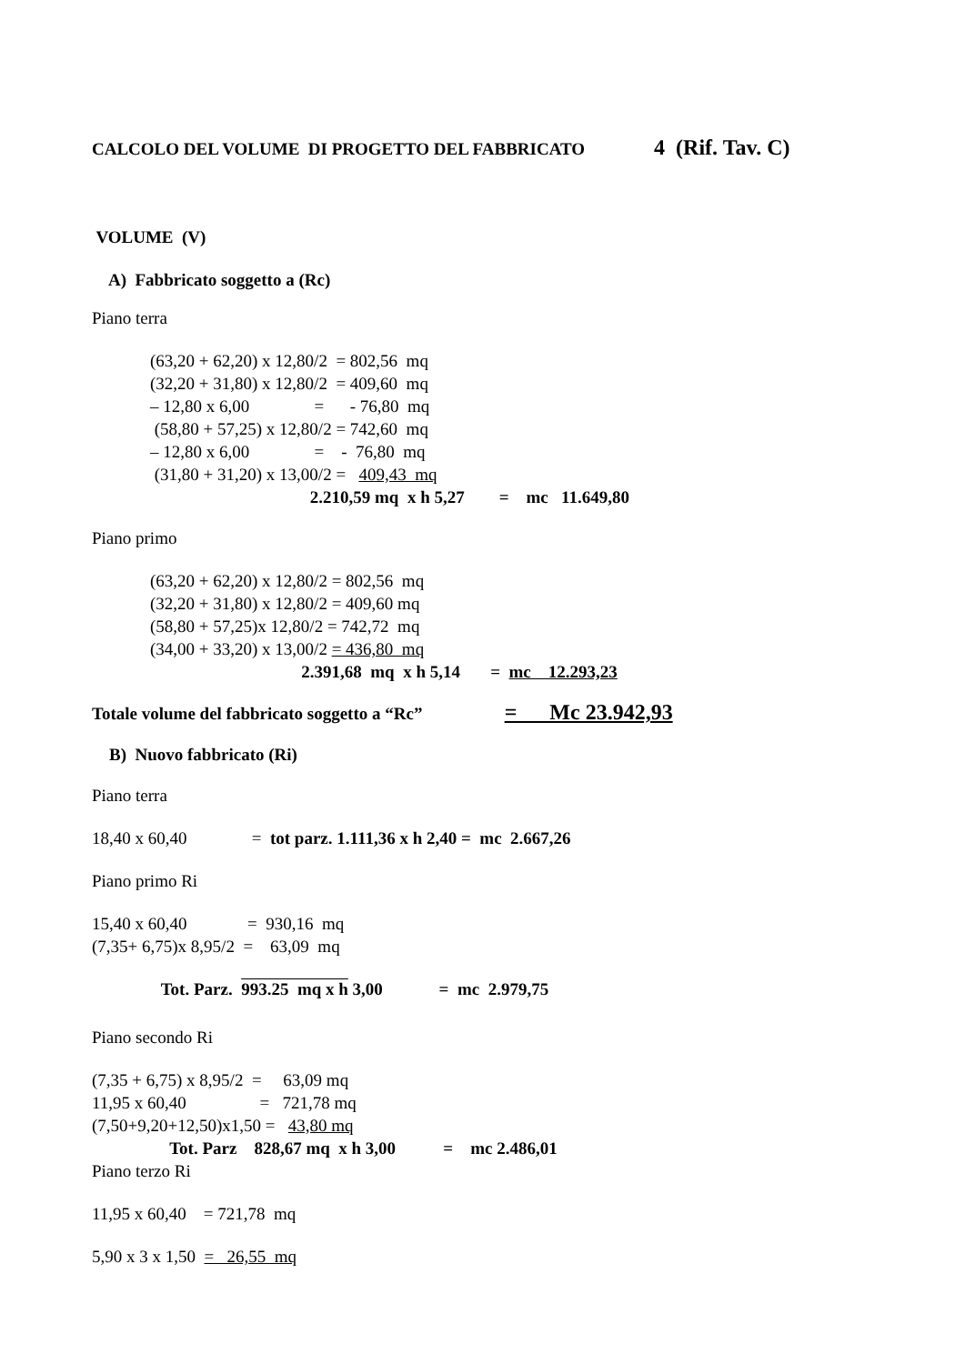CALCOLO DEL VOLUME DI PROGETTO DEL FABBRICATO 4 (Rif. Tav. C)
VOLUME (V)
A) Fabbricato soggetto a (Rc)
Piano terra
(63,20 + 62,20) x 12,80/2 = 802,56 mq
(32,20 + 31,80) x 12,80/2 = 409,60 mq
– 12,80 x 6,00 = - 76,80 mq
(58,80 + 57,25) x 12,80/2 = 742,60 mq
– 12,80 x 6,00 = - 76,80 mq
(31,80 + 31,20) x 13,00/2 = 409,43 mq
2.210,59 mq x h 5,27 = mc 11.649,80
Piano primo
(63,20 + 62,20) x 12,80/2 = 802,56 mq
(32,20 + 31,80) x 12,80/2 = 409,60 mq
(58,80 + 57,25)x 12,80/2 = 742,72 mq
(34,00 + 33,20) x 13,00/2 = 436,80 mq
2.391,68 mq x h 5,14 = mc 12.293,23
Totale volume del fabbricato soggetto a “Rc” = Mc 23.942,93
B) Nuovo fabbricato (Ri)
Piano terra
18,40 x 60,40 = tot parz. 1.111,36 x h 2,40 = mc 2.667,26
Piano primo Ri
15,40 x 60,40 = 930,16 mq
(7,35+ 6,75)x 8,95/2 = 63,09 mq
Tot. Parz. 993.25 mq x h 3,00 = mc 2.979,75
Piano secondo Ri
(7,35 + 6,75) x 8,95/2 = 63,09 mq
11,95 x 60,40 = 721,78 mq
(7,50+9,20+12,50)x1,50 = 43,80 mq
Tot. Parz 828,67 mq x h 3,00 = mc 2.486,01
Piano terzo Ri
11,95 x 60,40 = 721,78 mq
5,90 x 3 x 1,50 = 26,55 mq